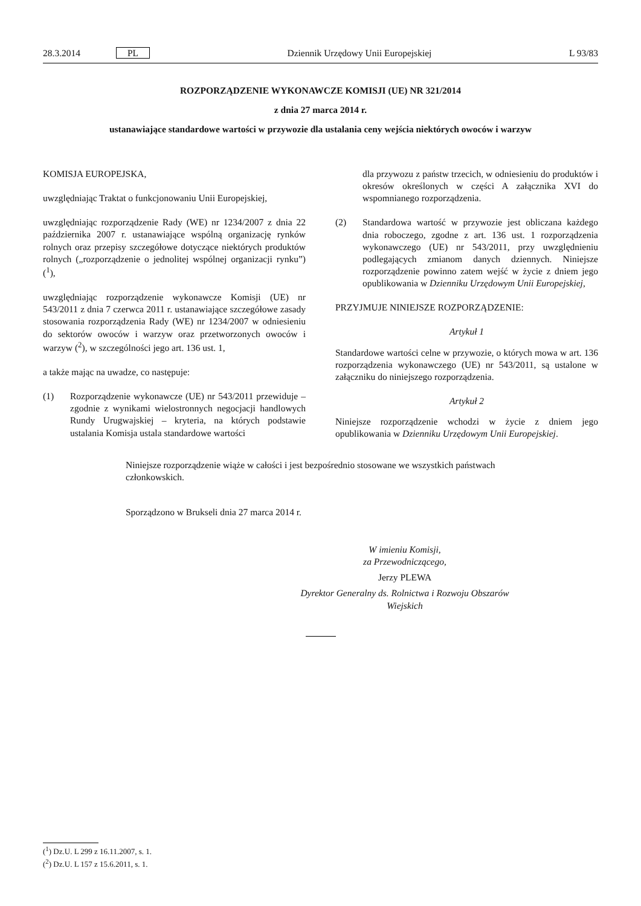28.3.2014 PL Dziennik Urzędowy Unii Europejskiej L 93/83
ROZPORZĄDZENIE WYKONAWCZE KOMISJI (UE) NR 321/2014
z dnia 27 marca 2014 r.
ustanawiające standardowe wartości w przywozie dla ustalania ceny wejścia niektórych owoców i warzyw
KOMISJA EUROPEJSKA,
uwzględniając Traktat o funkcjonowaniu Unii Europejskiej,
uwzględniając rozporządzenie Rady (WE) nr 1234/2007 z dnia 22 października 2007 r. ustanawiające wspólną organizację rynków rolnych oraz przepisy szczegółowe dotyczące niektórych produktów rolnych („rozporządzenie o jednolitej wspólnej organizacji rynku”) (<sup>1</sup>),
uwzględniając rozporządzenie wykonawcze Komisji (UE) nr 543/2011 z dnia 7 czerwca 2011 r. ustanawiające szczegółowe zasady stosowania rozporządzenia Rady (WE) nr 1234/2007 w odniesieniu do sektorów owoców i warzyw oraz przetworzonych owoców i warzyw (<sup>2</sup>), w szczególności jego art. 136 ust. 1,
a także mając na uwadze, co następuje:
(1) Rozporządzenie wykonawcze (UE) nr 543/2011 przewiduje – zgodnie z wynikami wielostronnych negocjacji handlowych Rundy Urugwajskiej – kryteria, na których podstawie ustalania Komisja ustala standardowe wartości
dla przywozu z państw trzecich, w odniesieniu do produktów i okresów określonych w części A załącznika XVI do wspomnianego rozporządzenia.
(2) Standardowa wartość w przywozie jest obliczana każdego dnia roboczego, zgodne z art. 136 ust. 1 rozporządzenia wykonawczego (UE) nr 543/2011, przy uwzględnieniu podlegających zmianom danych dziennych. Niniejsze rozporządzenie powinno zatem wejść w życie z dniem jego opublikowania w Dzienniku Urzędowym Unii Europejskiej,
PRZYJMUJE NINIEJSZE ROZPORZĄDZENIE:
Artykuł 1
Standardowe wartości celne w przywozie, o których mowa w art. 136 rozporządzenia wykonawczego (UE) nr 543/2011, są ustalone w załączniku do niniejszego rozporządzenia.
Artykuł 2
Niniejsze rozporządzenie wchodzi w życie z dniem jego opublikowania w Dzienniku Urzędowym Unii Europejskiej.
Niniejsze rozporządzenie wiąże w całości i jest bezpośrednio stosowane we wszystkich państwach członkowskich.
Sporządzono w Brukseli dnia 27 marca 2014 r.
W imieniu Komisji,
za Przewodniczącego,
Jerzy PLEWA
Dyrektor Generalny ds. Rolnictwa i Rozwoju Obszarów Wiejskich
(<sup>1</sup>) Dz.U. L 299 z 16.11.2007, s. 1.
(<sup>2</sup>) Dz.U. L 157 z 15.6.2011, s. 1.